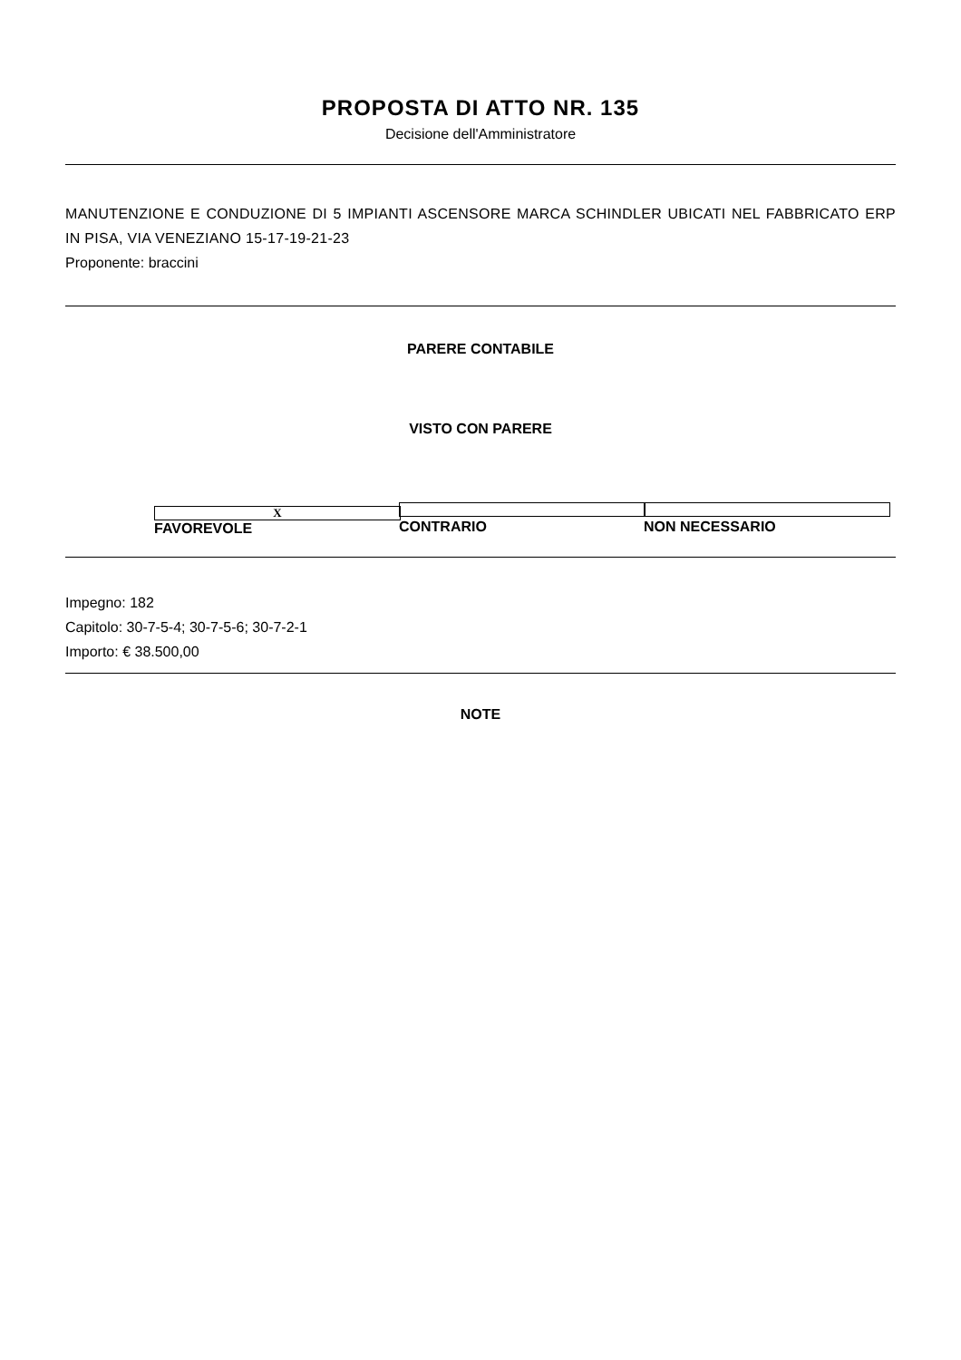PROPOSTA DI ATTO NR. 135
Decisione dell'Amministratore
MANUTENZIONE E CONDUZIONE DI 5 IMPIANTI ASCENSORE MARCA SCHINDLER UBICATI NEL FABBRICATO ERP IN PISA, VIA VENEZIANO 15-17-19-21-23
Proponente: braccini
PARERE CONTABILE
VISTO CON PARERE
X FAVOREVOLE CONTRARIO NON NECESSARIO
Impegno: 182
Capitolo: 30-7-5-4; 30-7-5-6; 30-7-2-1
Importo: € 38.500,00
NOTE